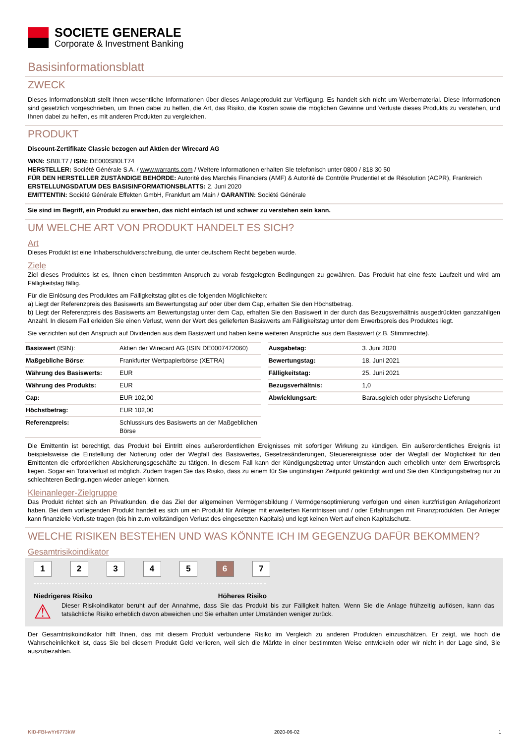SOCIETE GENERALE
Corporate & Investment Banking
Basisinformationsblatt
ZWECK
Dieses Informationsblatt stellt Ihnen wesentliche Informationen über dieses Anlageprodukt zur Verfügung. Es handelt sich nicht um Werbematerial. Diese Informationen sind gesetzlich vorgeschrieben, um Ihnen dabei zu helfen, die Art, das Risiko, die Kosten sowie die möglichen Gewinne und Verluste dieses Produkts zu verstehen, und Ihnen dabei zu helfen, es mit anderen Produkten zu vergleichen.
PRODUKT
Discount-Zertifikate Classic bezogen auf Aktien der Wirecard AG
WKN: SB0LT7 / ISIN: DE000SB0LT74
HERSTELLER: Société Générale S.A. / www.warrants.com / Weitere Informationen erhalten Sie telefonisch unter 0800 / 818 30 50
FÜR DEN HERSTELLER ZUSTÄNDIGE BEHÖRDE: Autorité des Marchés Financiers (AMF) & Autorité de Contrôle Prudentiel et de Résolution (ACPR), Frankreich
ERSTELLUNGSDATUM DES BASISINFORMATIONSBLATTS: 2. Juni 2020
EMITTENTIN: Société Générale Effekten GmbH, Frankfurt am Main / GARANTIN: Société Générale
Sie sind im Begriff, ein Produkt zu erwerben, das nicht einfach ist und schwer zu verstehen sein kann.
UM WELCHE ART VON PRODUKT HANDELT ES SICH?
Art
Dieses Produkt ist eine Inhaberschuldverschreibung, die unter deutschem Recht begeben wurde.
Ziele
Ziel dieses Produktes ist es, Ihnen einen bestimmten Anspruch zu vorab festgelegten Bedingungen zu gewähren. Das Produkt hat eine feste Laufzeit und wird am Fälligkeitstag fällig.
Für die Einlösung des Produktes am Fälligkeitstag gibt es die folgenden Möglichkeiten:
a) Liegt der Referenzpreis des Basiswerts am Bewertungstag auf oder über dem Cap, erhalten Sie den Höchstbetrag.
b) Liegt der Referenzpreis des Basiswerts am Bewertungstag unter dem Cap, erhalten Sie den Basiswert in der durch das Bezugsverhältnis ausgedrückten ganzzahligen Anzahl. In diesem Fall erleiden Sie einen Verlust, wenn der Wert des gelieferten Basiswerts am Fälligkeitstag unter dem Erwerbspreis des Produktes liegt.
Sie verzichten auf den Anspruch auf Dividenden aus dem Basiswert und haben keine weiteren Ansprüche aus dem Basiswert (z.B. Stimmrechte).
| Basiswert (ISIN): | Aktien der Wirecard AG (ISIN DE0007472060) |
| Maßgebliche Börse : | Frankfurter Wertpapierbörse (XETRA) |
| Währung des Basiswerts: | EUR |
| Währung des Produkts: | EUR |
| Cap: | EUR 102,00 |
| Höchstbetrag: | EUR 102,00 |
| Referenzpreis: | Schlusskurs des Basiswerts an der Maßgeblichen Börse |
| Ausgabetag: | 3. Juni 2020 |
| Bewertungstag: | 18. Juni 2021 |
| Fälligkeitstag: | 25. Juni 2021 |
| Bezugsverhältnis: | 1,0 |
| Abwicklungsart: | Barausgleich oder physische Lieferung |
Die Emittentin ist berechtigt, das Produkt bei Eintritt eines außerordentlichen Ereignisses mit sofortiger Wirkung zu kündigen. Ein außerordentliches Ereignis ist beispielsweise die Einstellung der Notierung oder der Wegfall des Basiswertes, Gesetzesänderungen, Steuerereignisse oder der Wegfall der Möglichkeit für den Emittenten die erforderlichen Absicherungsgeschäfte zu tätigen. In diesem Fall kann der Kündigungsbetrag unter Umständen auch erheblich unter dem Erwerbspreis liegen. Sogar ein Totalverlust ist möglich. Zudem tragen Sie das Risiko, dass zu einem für Sie ungünstigen Zeitpunkt gekündigt wird und Sie den Kündigungsbetrag nur zu schlechteren Bedingungen wieder anlegen können.
Kleinanleger-Zielgruppe
Das Produkt richtet sich an Privatkunden, die das Ziel der allgemeinen Vermögensbildung / Vermögensoptimierung verfolgen und einen kurzfristigen Anlagehorizont haben. Bei dem vorliegenden Produkt handelt es sich um ein Produkt für Anleger mit erweiterten Kenntnissen und / oder Erfahrungen mit Finanzprodukten. Der Anleger kann finanzielle Verluste tragen (bis hin zum vollständigen Verlust des eingesetzten Kapitals) und legt keinen Wert auf einen Kapitalschutz.
WELCHE RISIKEN BESTEHEN UND WAS KÖNNTE ICH IM GEGENZUG DAFÜR BEKOMMEN?
Gesamtrisikoindikator
1 2 3 4 5 6 7
Niedrigeres Risiko Höheres Risiko
⚠
Dieser Risikoindikator beruht auf der Annahme, dass Sie das Produkt bis zur Fälligkeit halten. Wenn Sie die Anlage frühzeitig auflösen, kann das tatsächliche Risiko erheblich davon abweichen und Sie erhalten unter Umständen weniger zurück.
Der Gesamtrisikoindikator hilft Ihnen, das mit diesem Produkt verbundene Risiko im Vergleich zu anderen Produkten einzuschätzen. Er zeigt, wie hoch die Wahrscheinlichkeit ist, dass Sie bei diesem Produkt Geld verlieren, weil sich die Märkte in einer bestimmten Weise entwickeln oder wir nicht in der Lage sind, Sie auszubezahlen.
KID-FBI-wYr6773kW 2020-06-02 1